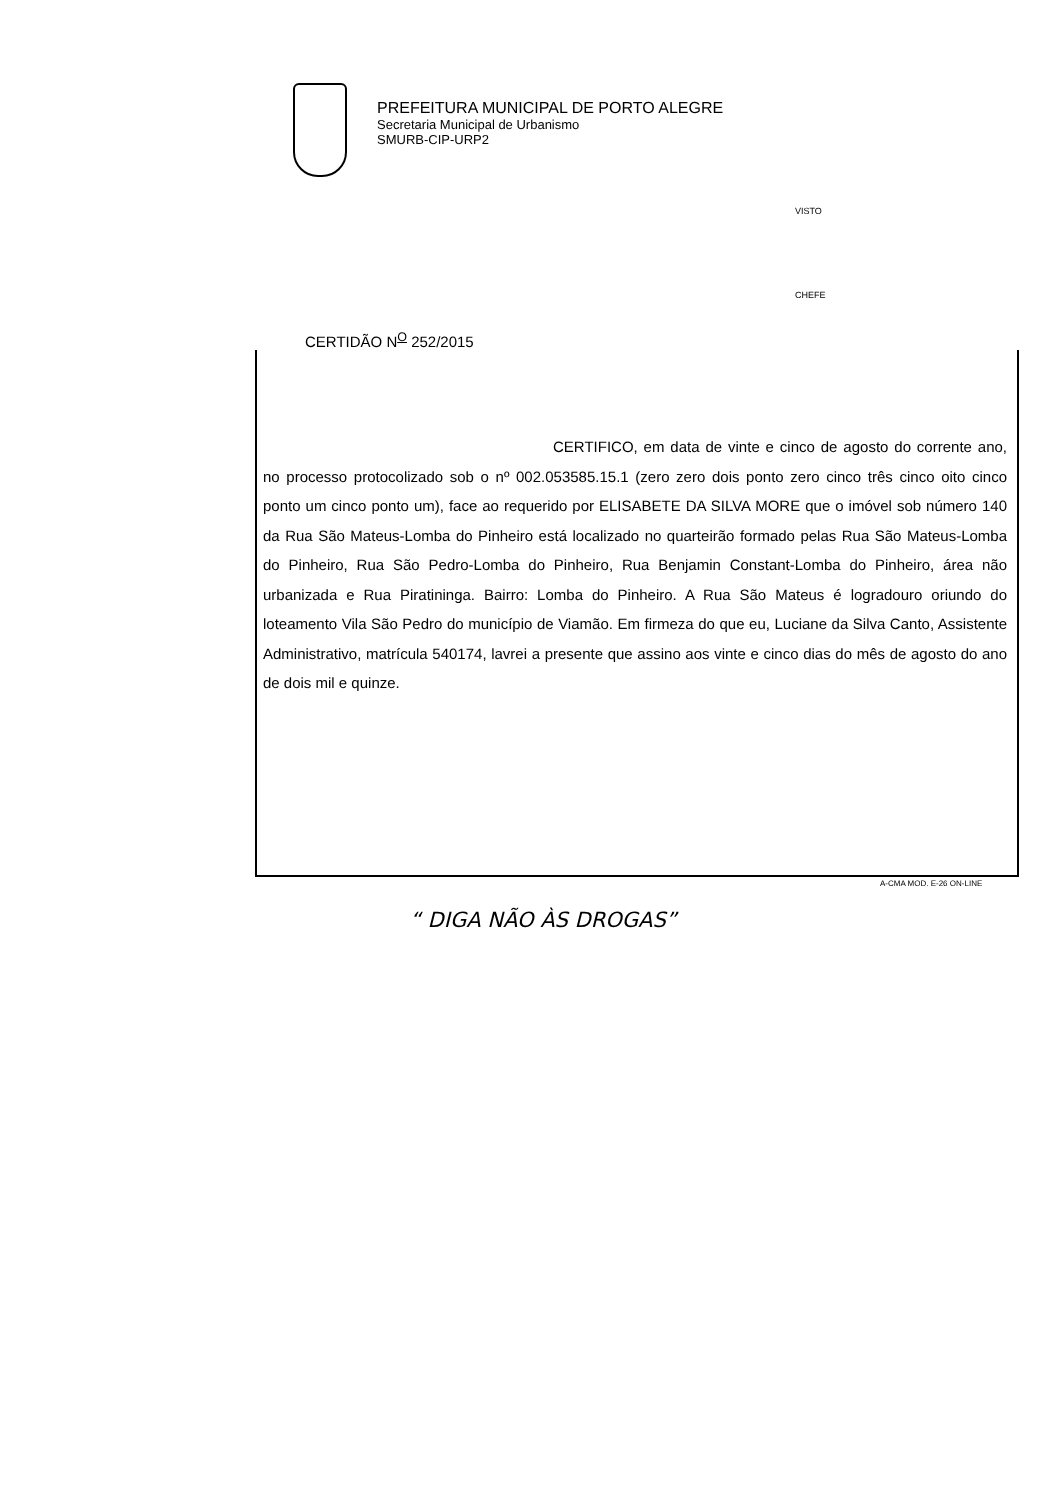PREFEITURA MUNICIPAL DE PORTO ALEGRE
Secretaria Municipal de Urbanismo
SMURB-CIP-URP2
VISTO
CHEFE
CERTIDÃO N<sup>O</sup> 252/2015
CERTIFICO, em data de vinte e cinco de agosto do corrente ano, no processo protocolizado sob o nº 002.053585.15.1 (zero zero dois ponto zero cinco três cinco oito cinco ponto um cinco ponto um), face ao requerido por ELISABETE DA SILVA MORE que o imóvel sob número 140 da Rua São Mateus-Lomba do Pinheiro está localizado no quarteirão formado pelas Rua São Mateus-Lomba do Pinheiro, Rua São Pedro-Lomba do Pinheiro, Rua Benjamin Constant-Lomba do Pinheiro, área não urbanizada e Rua Piratininga. Bairro: Lomba do Pinheiro. A Rua São Mateus é logradouro oriundo do loteamento Vila São Pedro do município de Viamão. Em firmeza do que eu, Luciane da Silva Canto, Assistente Administrativo, matrícula 540174, lavrei a presente que assino aos vinte e cinco dias do mês de agosto do ano de dois mil e quinze.
A-CMA MOD. E-26 ON-LINE
“ DIGA NÃO ÀS DROGAS”